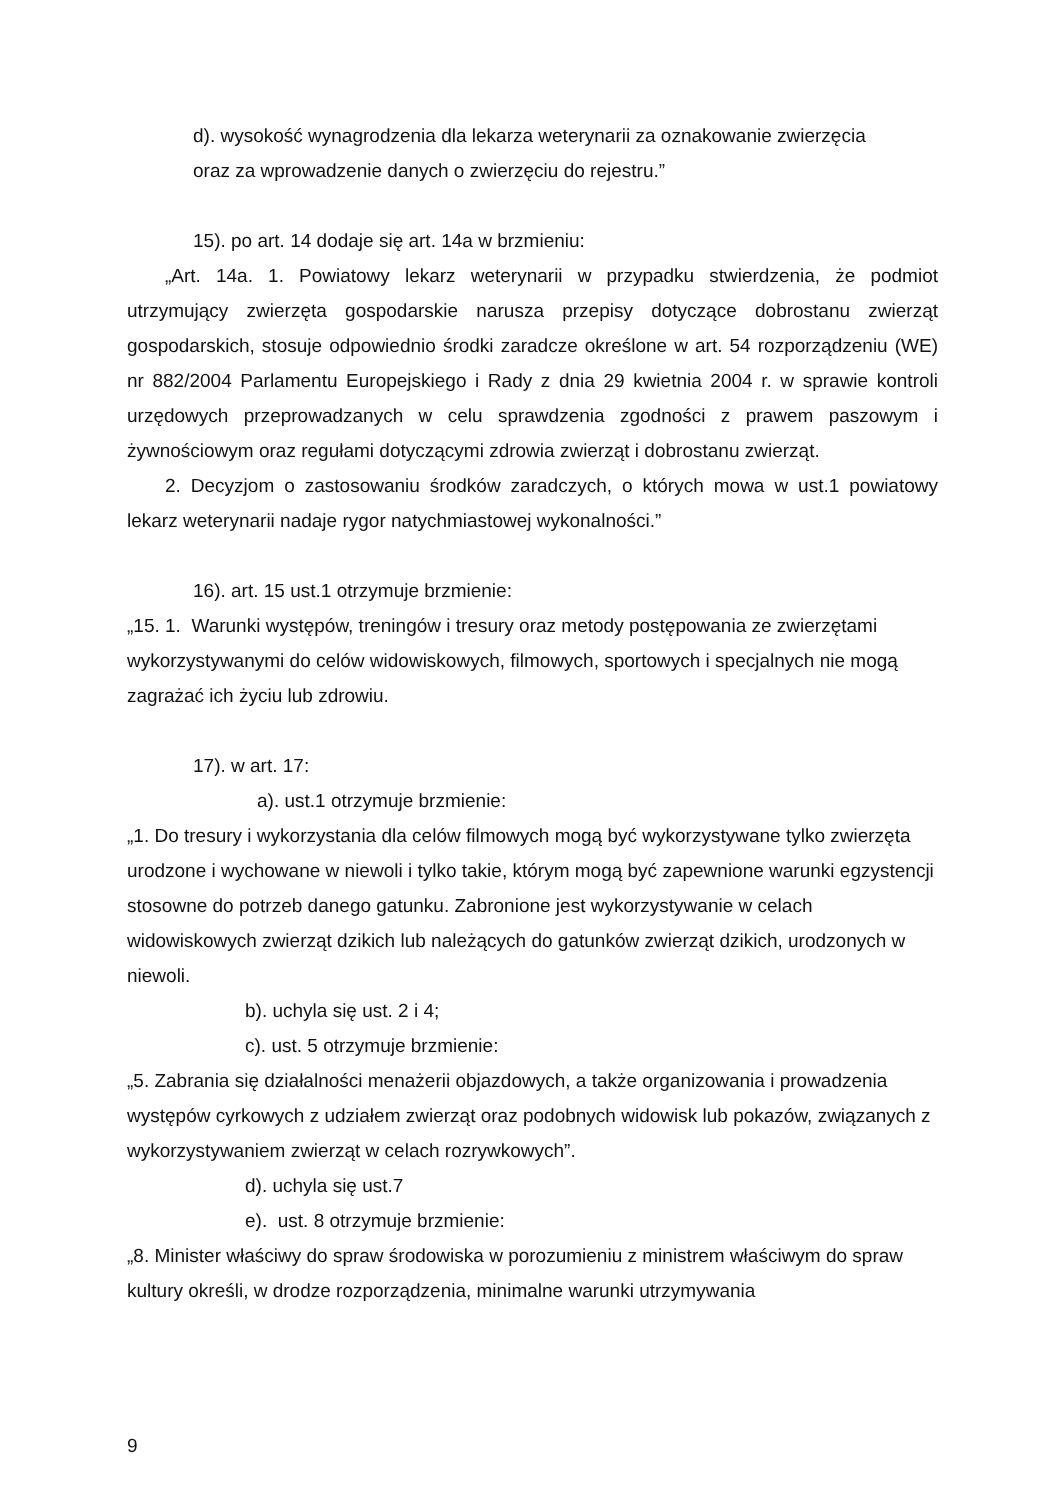d). wysokość wynagrodzenia dla lekarza weterynarii za oznakowanie zwierzęcia
oraz za wprowadzenie danych o zwierzęciu do rejestru.”
15). po art. 14 dodaje się art. 14a w brzmieniu:
„Art. 14a. 1. Powiatowy lekarz weterynarii w przypadku stwierdzenia, że podmiot utrzymujący zwierzęta gospodarskie narusza przepisy dotyczące dobrostanu zwierząt gospodarskich, stosuje odpowiednio środki zaradcze określone w art. 54 rozporządzeniu (WE) nr 882/2004 Parlamentu Europejskiego i Rady z dnia 29 kwietnia 2004 r. w sprawie kontroli urzędowych przeprowadzanych w celu sprawdzenia zgodności z prawem paszowym i żywnościowym oraz regułami dotyczącymi zdrowia zwierząt i dobrostanu zwierząt.
2. Decyzjom o zastosowaniu środków zaradczych, o których mowa w ust.1 powiatowy lekarz weterynarii nadaje rygor natychmiastowej wykonalności.”
16). art. 15 ust.1 otrzymuje brzmienie:
„15. 1. Warunki występów, treningów i tresury oraz metody postępowania ze zwierzętami wykorzystywanymi do celów widowiskowych, filmowych, sportowych i specjalnych nie mogą zagrażać ich życiu lub zdrowiu.
17). w art. 17:
a). ust.1 otrzymuje brzmienie:
„1. Do tresury i wykorzystania dla celów filmowych mogą być wykorzystywane tylko zwierzęta urodzone i wychowane w niewoli i tylko takie, którym mogą być zapewnione warunki egzystencji stosowne do potrzeb danego gatunku. Zabronione jest wykorzystywanie w celach widowiskowych zwierząt dzikich lub należących do gatunków zwierząt dzikich, urodzonych w niewoli.
b). uchyla się ust. 2 i 4;
c). ust. 5 otrzymuje brzmienie:
„5. Zabrania się działalności menażerii objazdowych, a także organizowania i prowadzenia występów cyrkowych z udziałem zwierząt oraz podobnych widowisk lub pokazów, związanych z wykorzystywaniem zwierząt w celach rozrywkowych”.
d). uchyla się ust.7
e). ust. 8 otrzymuje brzmienie:
„8. Minister właściwy do spraw środowiska w porozumieniu z ministrem właściwym do spraw kultury określi, w drodze rozporządzenia, minimalne warunki utrzymywania
9